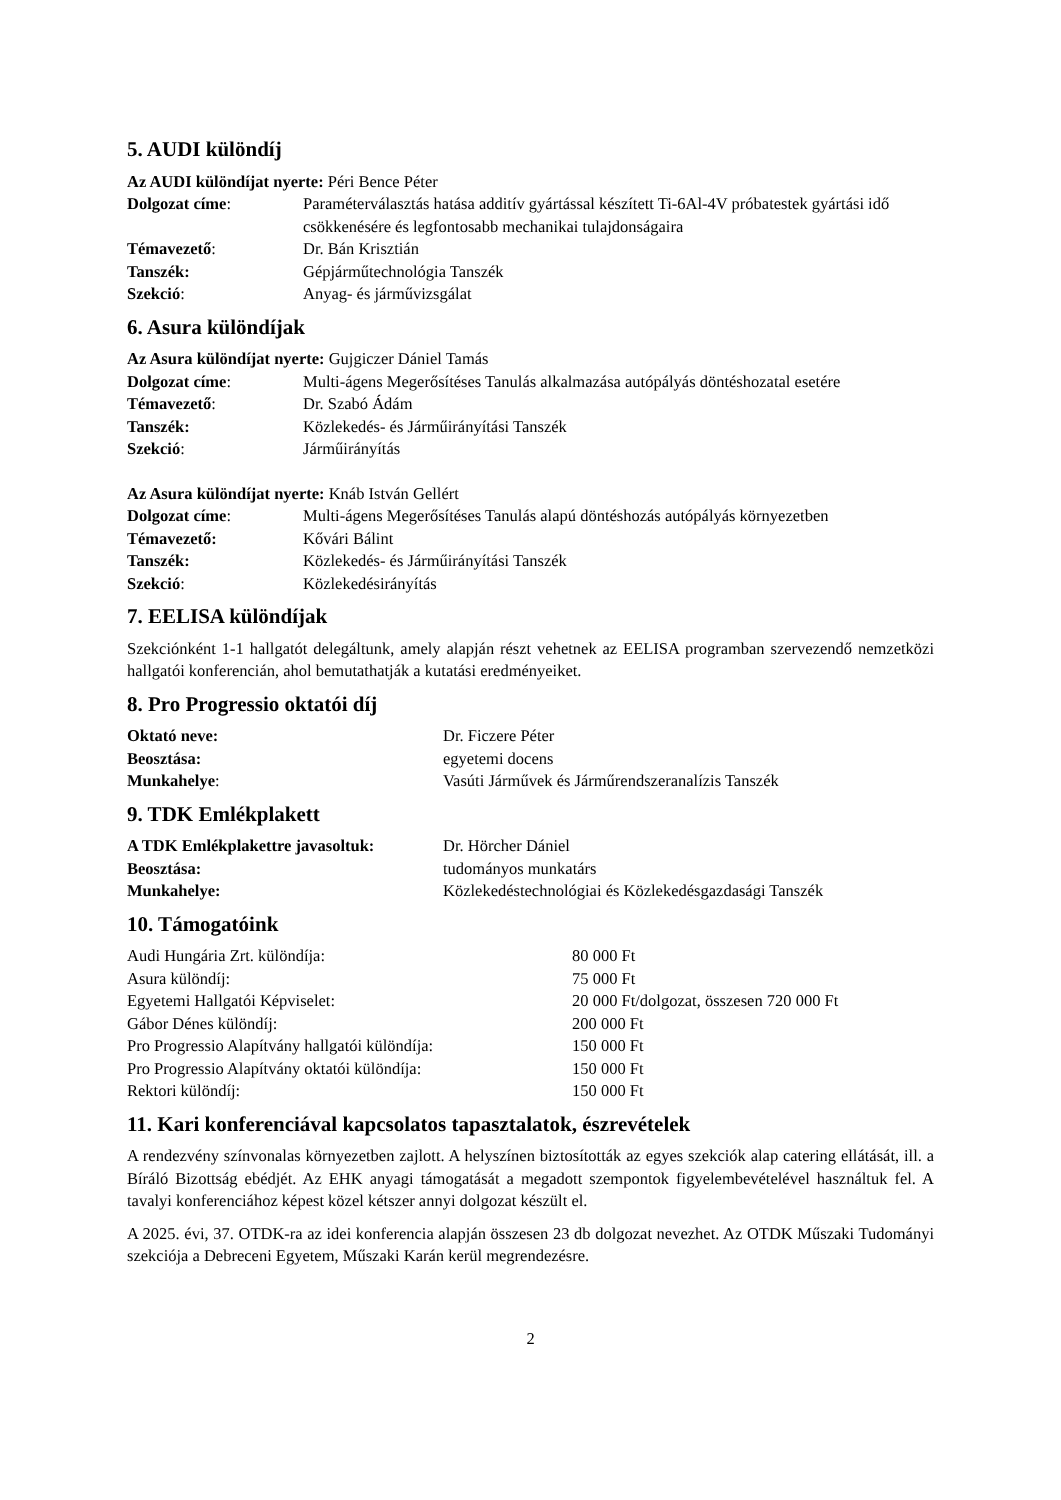5. AUDI különdíj
Az AUDI különdíjat nyerte: Péri Bence Péter
| Dolgozat címe : | Paraméterválasztás hatása additív gyártással készített Ti-6Al-4V próbatestek gyártási idő csökkenésére és legfontosabb mechanikai tulajdonságaira |
| Témavezető : | Dr. Bán Krisztián |
| Tanszék: | Gépjárműtechnológia Tanszék |
| Szekció : | Anyag- és járművizsgálat |
6. Asura különdíjak
Az Asura különdíjat nyerte: Gujgiczer Dániel Tamás
| Dolgozat címe : | Multi-ágens Megerősítéses Tanulás alkalmazása autópályás döntéshozatal esetére |
| Témavezető : | Dr. Szabó Ádám |
| Tanszék: | Közlekedés- és Járműirányítási Tanszék |
| Szekció : | Járműirányítás |
Az Asura különdíjat nyerte: Knáb István Gellért
| Dolgozat címe : | Multi-ágens Megerősítéses Tanulás alapú döntéshozás autópályás környezetben |
| Témavezető: | Kővári Bálint |
| Tanszék: | Közlekedés- és Járműirányítási Tanszék |
| Szekció : | Közlekedésirányítás |
7. EELISA különdíjak
Szekciónként 1-1 hallgatót delegáltunk, amely alapján részt vehetnek az EELISA programban szervezendő nemzetközi hallgatói konferencián, ahol bemutathatják a kutatási eredményeiket.
8. Pro Progressio oktatói díj
| Oktató neve: | Dr. Ficzere Péter |
| Beosztása: | egyetemi docens |
| Munkahelye : | Vasúti Járművek és Járműrendszeranalízis Tanszék |
9. TDK Emlékplakett
| A TDK Emlékplakettre javasoltuk: | Dr. Hörcher Dániel |
| Beosztása: | tudományos munkatárs |
| Munkahelye: | Közlekedéstechnológiai és Közlekedésgazdasági Tanszék |
10. Támogatóink
| Audi Hungária Zrt. különdíja: | 80 000 Ft |
| Asura különdíj: | 75 000 Ft |
| Egyetemi Hallgatói Képviselet: | 20 000 Ft/dolgozat, összesen 720 000 Ft |
| Gábor Dénes különdíj: | 200 000 Ft |
| Pro Progressio Alapítvány hallgatói különdíja: | 150 000 Ft |
| Pro Progressio Alapítvány oktatói különdíja: | 150 000 Ft |
| Rektori különdíj: | 150 000 Ft |
11. Kari konferenciával kapcsolatos tapasztalatok, észrevételek
A rendezvény színvonalas környezetben zajlott. A helyszínen biztosították az egyes szekciók alap catering ellátását, ill. a Bíráló Bizottság ebédjét. Az EHK anyagi támogatását a megadott szempontok figyelembevételével használtuk fel. A tavalyi konferenciához képest közel kétszer annyi dolgozat készült el.
A 2025. évi, 37. OTDK-ra az idei konferencia alapján összesen 23 db dolgozat nevezhet. Az OTDK Műszaki Tudományi szekciója a Debreceni Egyetem, Műszaki Karán kerül megrendezésre.
2